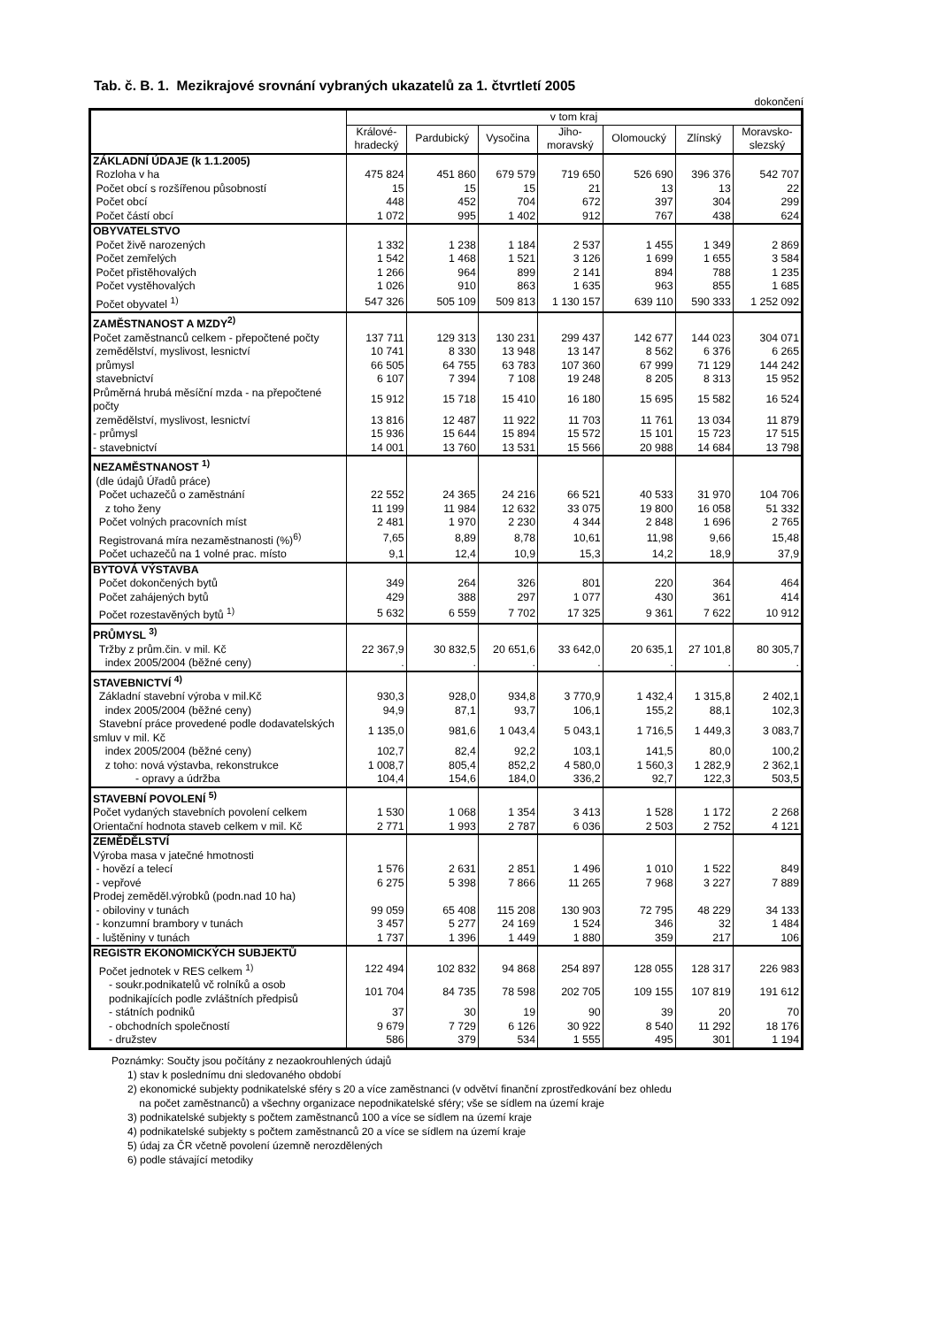Tab. č. B. 1. Mezikrajové srovnání vybraných ukazatelů za 1. čtvrtletí 2005
dokončení
| | v tom kraj | | | | | | |
| --- | --- | --- | --- | --- | --- | --- | --- |
| | Králové- hradecký | Pardubický | Vysočina | Jiho- moravský | Olomoucký | Zlínský | Moravsko- slezský |
| ZÁKLADNÍ ÚDAJE (k 1.1.2005) | | | | | | | |
| Rozloha v ha | 475 824 | 451 860 | 679 579 | 719 650 | 526 690 | 396 376 | 542 707 |
| Počet obcí s rozšířenou působností | 15 | 15 | 15 | 21 | 13 | 13 | 22 |
| Počet obcí | 448 | 452 | 704 | 672 | 397 | 304 | 299 |
| Počet částí obcí | 1 072 | 995 | 1 402 | 912 | 767 | 438 | 624 |
| OBYVATELSTVO | | | | | | | |
| Počet živě narozených | 1 332 | 1 238 | 1 184 | 2 537 | 1 455 | 1 349 | 2 869 |
| Počet zemřelých | 1 542 | 1 468 | 1 521 | 3 126 | 1 699 | 1 655 | 3 584 |
| Počet přistěhovalých | 1 266 | 964 | 899 | 2 141 | 894 | 788 | 1 235 |
| Počet vystěhovalých | 1 026 | 910 | 863 | 1 635 | 963 | 855 | 1 685 |
| Počet obyvatel <sup>1)</sup> | 547 326 | 505 109 | 509 813 | 1 130 157 | 639 110 | 590 333 | 1 252 092 |
| ZAMĚSTNANOST A MZDY<sup>2)</sup> | | | | | | | |
| Počet zaměstnanců celkem - přepočtené počty | 137 711 | 129 313 | 130 231 | 299 437 | 142 677 | 144 023 | 304 071 |
| zemědělství, myslivost, lesnictví | 10 741 | 8 330 | 13 948 | 13 147 | 8 562 | 6 376 | 6 265 |
| průmysl | 66 505 | 64 755 | 63 783 | 107 360 | 67 999 | 71 129 | 144 242 |
| stavebnictví | 6 107 | 7 394 | 7 108 | 19 248 | 8 205 | 8 313 | 15 952 |
| Průměrná hrubá měsíční mzda - na přepočtené počty | 15 912 | 15 718 | 15 410 | 16 180 | 15 695 | 15 582 | 16 524 |
| zemědělství, myslivost, lesnictví | 13 816 | 12 487 | 11 922 | 11 703 | 11 761 | 13 034 | 11 879 |
| - průmysl | 15 936 | 15 644 | 15 894 | 15 572 | 15 101 | 15 723 | 17 515 |
| - stavebnictví | 14 001 | 13 760 | 13 531 | 15 566 | 20 988 | 14 684 | 13 798 |
| NEZAMĚSTNANOST <sup>1)</sup> | | | | | | | |
| (dle údajů Úřadů práce) | | | | | | | |
| Počet uchazečů o zaměstnání | 22 552 | 24 365 | 24 216 | 66 521 | 40 533 | 31 970 | 104 706 |
| z toho ženy | 11 199 | 11 984 | 12 632 | 33 075 | 19 800 | 16 058 | 51 332 |
| Počet volných pracovních míst | 2 481 | 1 970 | 2 230 | 4 344 | 2 848 | 1 696 | 2 765 |
| Registrovaná míra nezaměstnanosti (%)<sup>6)</sup> | 7,65 | 8,89 | 8,78 | 10,61 | 11,98 | 9,66 | 15,48 |
| Počet uchazečů na 1 volné prac. místo | 9,1 | 12,4 | 10,9 | 15,3 | 14,2 | 18,9 | 37,9 |
| BYTOVÁ VÝSTAVBA | | | | | | | |
| Počet dokončených bytů | 349 | 264 | 326 | 801 | 220 | 364 | 464 |
| Počet zahájených bytů | 429 | 388 | 297 | 1 077 | 430 | 361 | 414 |
| Počet rozestavěných bytů <sup>1)</sup> | 5 632 | 6 559 | 7 702 | 17 325 | 9 361 | 7 622 | 10 912 |
| PRŮMYSL <sup>3)</sup> | | | | | | | |
| Tržby z prům.čin. v mil. Kč | 22 367,9 | 30 832,5 | 20 651,6 | 33 642,0 | 20 635,1 | 27 101,8 | 80 305,7 |
| index 2005/2004 (běžné ceny) | . | . | . | . | . | . | . |
| STAVEBNICTVÍ <sup>4)</sup> | | | | | | | |
| Základní stavební výroba v mil.Kč | 930,3 | 928,0 | 934,8 | 3 770,9 | 1 432,4 | 1 315,8 | 2 402,1 |
| index 2005/2004 (běžné ceny) | 94,9 | 87,1 | 93,7 | 106,1 | 155,2 | 88,1 | 102,3 |
| Stavební práce provedené podle dodavatelských smluv v mil. Kč | 1 135,0 | 981,6 | 1 043,4 | 5 043,1 | 1 716,5 | 1 449,3 | 3 083,7 |
| index 2005/2004 (běžné ceny) | 102,7 | 82,4 | 92,2 | 103,1 | 141,5 | 80,0 | 100,2 |
| z toho: nová výstavba, rekonstrukce | 1 008,7 | 805,4 | 852,2 | 4 580,0 | 1 560,3 | 1 282,9 | 2 362,1 |
| - opravy a údržba | 104,4 | 154,6 | 184,0 | 336,2 | 92,7 | 122,3 | 503,5 |
| STAVEBNÍ POVOLENÍ <sup>5)</sup> | | | | | | | |
| Počet vydaných stavebních povolení celkem | 1 530 | 1 068 | 1 354 | 3 413 | 1 528 | 1 172 | 2 268 |
| Orientační hodnota staveb celkem v mil. Kč | 2 771 | 1 993 | 2 787 | 6 036 | 2 503 | 2 752 | 4 121 |
| ZEMĚDĚLSTVÍ | | | | | | | |
| Výroba masa v jatečné hmotnosti | | | | | | | |
| - hovězí a telecí | 1 576 | 2 631 | 2 851 | 1 496 | 1 010 | 1 522 | 849 |
| - vepřové | 6 275 | 5 398 | 7 866 | 11 265 | 7 968 | 3 227 | 7 889 |
| Prodej zeměděl.výrobků (podn.nad 10 ha) | | | | | | | |
| - obiloviny v tunách | 99 059 | 65 408 | 115 208 | 130 903 | 72 795 | 48 229 | 34 133 |
| - konzumní brambory v tunách | 3 457 | 5 277 | 24 169 | 1 524 | 346 | 32 | 1 484 |
| - luštěniny v tunách | 1 737 | 1 396 | 1 449 | 1 880 | 359 | 217 | 106 |
| REGISTR EKONOMICKÝCH SUBJEKTŮ | | | | | | | |
| Počet jednotek v RES celkem <sup>1)</sup> | 122 494 | 102 832 | 94 868 | 254 897 | 128 055 | 128 317 | 226 983 |
| - soukr.podnikatelů vč rolníků a osob podnikajících podle zvláštních předpisů | 101 704 | 84 735 | 78 598 | 202 705 | 109 155 | 107 819 | 191 612 |
| - státních podniků | 37 | 30 | 19 | 90 | 39 | 20 | 70 |
| - obchodních společností | 9 679 | 7 729 | 6 126 | 30 922 | 8 540 | 11 292 | 18 176 |
| - družstev | 586 | 379 | 534 | 1 555 | 495 | 301 | 1 194 |
Poznámky: Součty jsou počítány z nezaokrouhlených údajů
1) stav k poslednímu dni sledovaného období
2) ekonomické subjekty podnikatelské sféry s 20 a více zaměstnanci (v odvětví finanční zprostředkování bez ohledu
na počet zaměstnanců) a všechny organizace nepodnikatelské sféry; vše se sídlem na území kraje
3) podnikatelské subjekty s počtem zaměstnanců 100 a více se sídlem na území kraje
4) podnikatelské subjekty s počtem zaměstnanců 20 a více se sídlem na území kraje
5) údaj za ČR včetně povolení územně nerozdělených
6) podle stávající metodiky